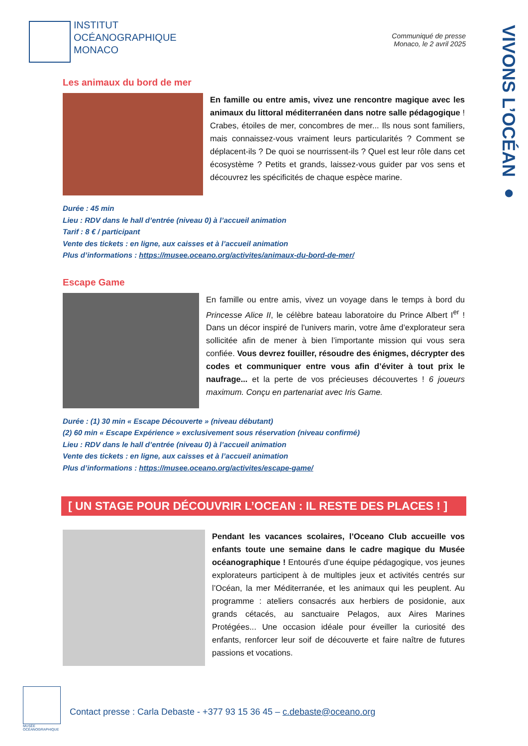INSTITUT
OCÉANOGRAPHIQUE
MONACO
Communiqué de presse
Monaco, le 2 avril 2025
VIVONS L’OCÉAN ●
Les animaux du bord de mer
En famille ou entre amis, vivez une rencontre magique avec les animaux du littoral méditerranéen dans notre salle pédagogique ! Crabes, étoiles de mer, concombres de mer... Ils nous sont familiers, mais connaissez-vous vraiment leurs particularités ? Comment se déplacent-ils ? De quoi se nourrissent-ils ? Quel est leur rôle dans cet écosystème ? Petits et grands, laissez-vous guider par vos sens et découvrez les spécificités de chaque espèce marine.
Durée : 45 min
Lieu : RDV dans le hall d’entrée (niveau 0) à l’accueil animation
Tarif : 8 € / participant
Vente des tickets : en ligne, aux caisses et à l’accueil animation
Plus d’informations : https://musee.oceano.org/activites/animaux-du-bord-de-mer/
Escape Game
En famille ou entre amis, vivez un voyage dans le temps à bord du Princesse Alice II, le célèbre bateau laboratoire du Prince Albert I<sup>er</sup> ! Dans un décor inspiré de l'univers marin, votre âme d’explorateur sera sollicitée afin de mener à bien l’importante mission qui vous sera confiée. Vous devrez fouiller, résoudre des énigmes, décrypter des codes et communiquer entre vous afin d’éviter à tout prix le naufrage... et la perte de vos précieuses découvertes ! 6 joueurs maximum. Conçu en partenariat avec Iris Game.
Durée : (1) 30 min « Escape Découverte » (niveau débutant)
(2) 60 min « Escape Expérience » exclusivement sous réservation (niveau confirmé)
Lieu : RDV dans le hall d’entrée (niveau 0) à l’accueil animation
Vente des tickets : en ligne, aux caisses et à l’accueil animation
Plus d’informations : https://musee.oceano.org/activites/escape-game/
[ UN STAGE POUR DÉCOUVRIR L’OCEAN : IL RESTE DES PLACES ! ]
Pendant les vacances scolaires, l’Oceano Club accueille vos enfants toute une semaine dans le cadre magique du Musée océanographique ! Entourés d’une équipe pédagogique, vos jeunes explorateurs participent à de multiples jeux et activités centrés sur l’Océan, la mer Méditerranée, et les animaux qui les peuplent. Au programme : ateliers consacrés aux herbiers de posidonie, aux grands cétacés, au sanctuaire Pelagos, aux Aires Marines Protégées... Une occasion idéale pour éveiller la curiosité des enfants, renforcer leur soif de découverte et faire naître de futures passions et vocations.
MUSÉE
OCÉANOGRAPHIQUE
Contact presse : Carla Debaste - +377 93 15 36 45 – c.debaste@oceano.org